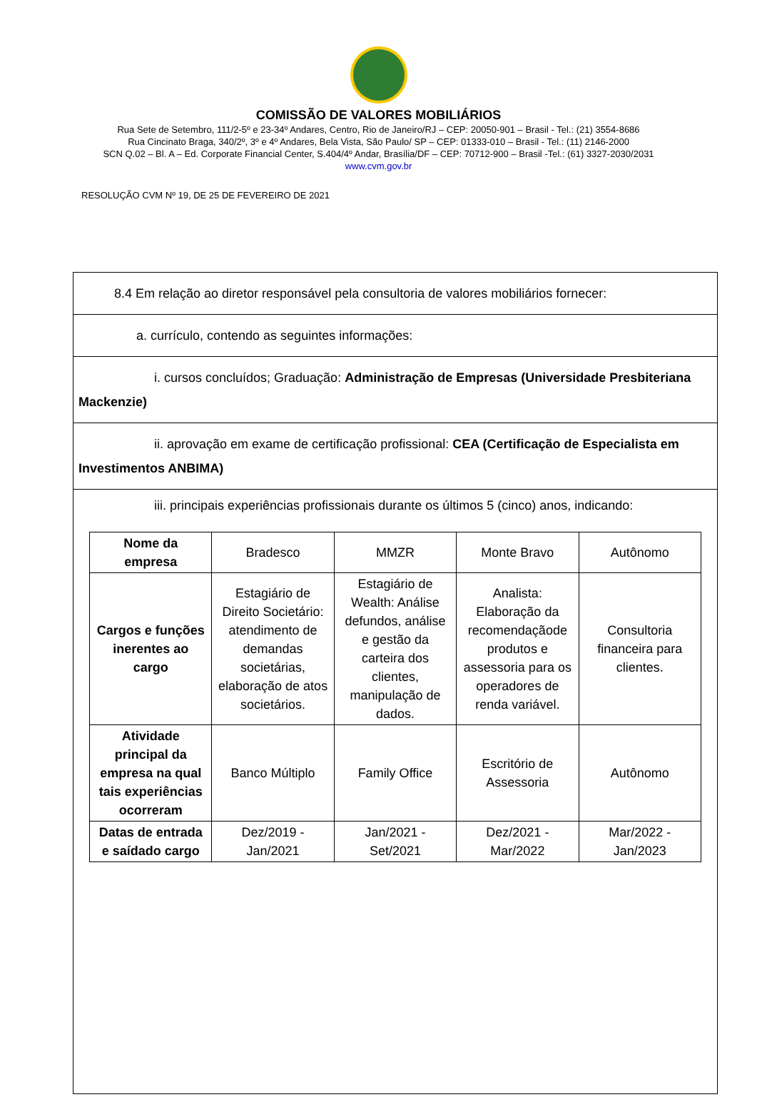COMISSÃO DE VALORES MOBILIÁRIOS
Rua Sete de Setembro, 111/2-5º e 23-34º Andares, Centro, Rio de Janeiro/RJ – CEP: 20050-901 – Brasil - Tel.: (21) 3554-8686
Rua Cincinato Braga, 340/2º, 3º e 4º Andares, Bela Vista, São Paulo/ SP – CEP: 01333-010 – Brasil - Tel.: (11) 2146-2000
SCN Q.02 – Bl. A – Ed. Corporate Financial Center, S.404/4º Andar, Brasília/DF – CEP: 70712-900 – Brasil -Tel.: (61) 3327-2030/2031
www.cvm.gov.br
RESOLUÇÃO CVM Nº 19, DE 25 DE FEVEREIRO DE 2021
8.4 Em relação ao diretor responsável pela consultoria de valores mobiliários fornecer:
a. currículo, contendo as seguintes informações:
i. cursos concluídos; Graduação: Administração de Empresas (Universidade Presbiteriana Mackenzie)
ii. aprovação em exame de certificação profissional: CEA (Certificação de Especialista em Investimentos ANBIMA)
iii. principais experiências profissionais durante os últimos 5 (cinco) anos, indicando:
| Nome da empresa | Bradesco | MMZR | Monte Bravo | Autônomo |
| Cargos e funções inerentes ao cargo | Estagiário de Direito Societário: atendimento de demandas societárias, elaboração de atos societários. | Estagiário de Wealth: Análise defundos, análise e gestão da carteira dos clientes, manipulação de dados. | Analista: Elaboração da recomendaçãode produtos e assessoria para os operadores de renda variável. | Consultoria financeira para clientes. |
| Atividade principal da empresa na qual tais experiências ocorreram | Banco Múltiplo | Family Office | Escritório de Assessoria | Autônomo |
| Datas de entrada e saídado cargo | Dez/2019 - Jan/2021 | Jan/2021 - Set/2021 | Dez/2021 - Mar/2022 | Mar/2022 - Jan/2023 |